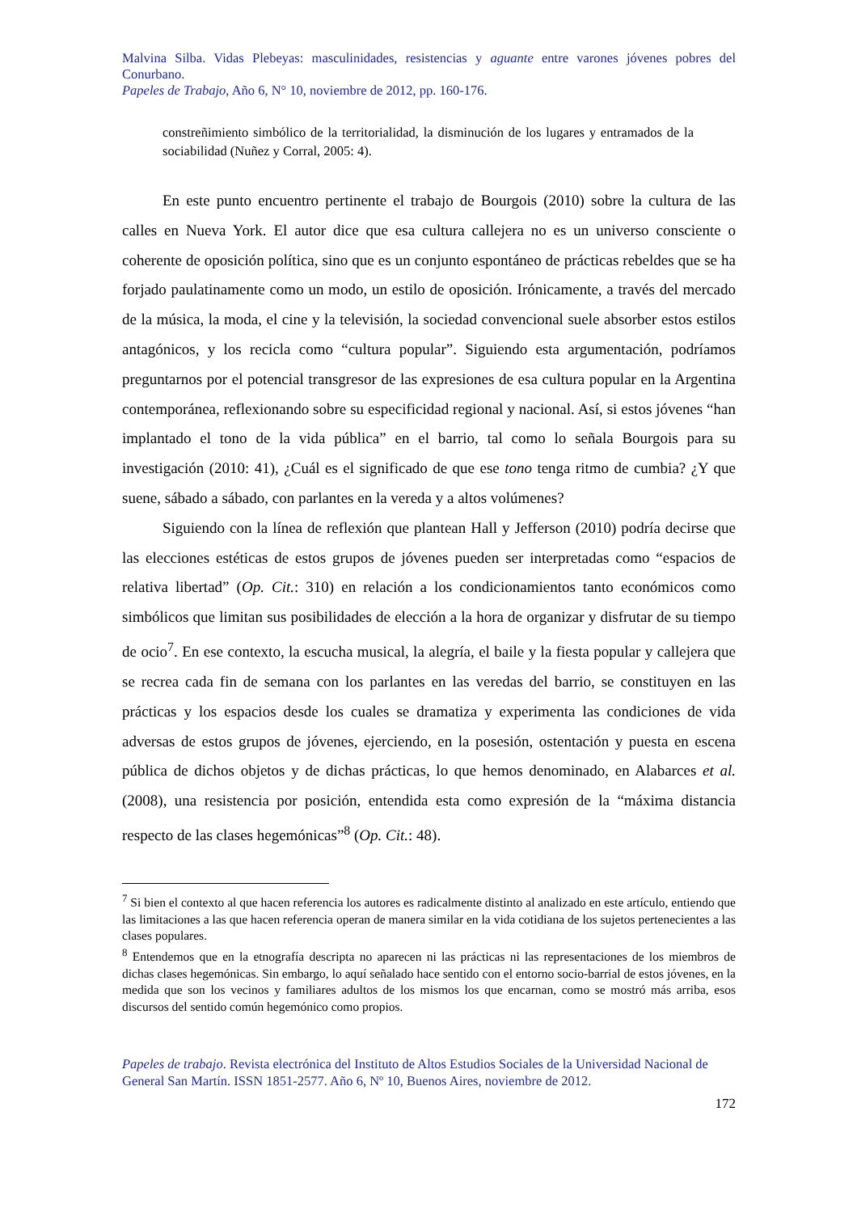Malvina Silba. Vidas Plebeyas: masculinidades, resistencias y aguante entre varones jóvenes pobres del Conurbano.
Papeles de Trabajo, Año 6, N° 10, noviembre de 2012, pp. 160-176.
constreñimiento simbólico de la territorialidad, la disminución de los lugares y entramados de la sociabilidad (Nuñez y Corral, 2005: 4).
En este punto encuentro pertinente el trabajo de Bourgois (2010) sobre la cultura de las calles en Nueva York. El autor dice que esa cultura callejera no es un universo consciente o coherente de oposición política, sino que es un conjunto espontáneo de prácticas rebeldes que se ha forjado paulatinamente como un modo, un estilo de oposición. Irónicamente, a través del mercado de la música, la moda, el cine y la televisión, la sociedad convencional suele absorber estos estilos antagónicos, y los recicla como “cultura popular”. Siguiendo esta argumentación, podríamos preguntarnos por el potencial transgresor de las expresiones de esa cultura popular en la Argentina contemporánea, reflexionando sobre su especificidad regional y nacional. Así, si estos jóvenes “han implantado el tono de la vida pública” en el barrio, tal como lo señala Bourgois para su investigación (2010: 41), ¿Cuál es el significado de que ese tono tenga ritmo de cumbia? ¿Y que suene, sábado a sábado, con parlantes en la vereda y a altos volúmenes?
Siguiendo con la línea de reflexión que plantean Hall y Jefferson (2010) podría decirse que las elecciones estéticas de estos grupos de jóvenes pueden ser interpretadas como “espacios de relativa libertad” (Op. Cit.: 310) en relación a los condicionamientos tanto económicos como simbólicos que limitan sus posibilidades de elección a la hora de organizar y disfrutar de su tiempo de ocio<sup>7</sup>. En ese contexto, la escucha musical, la alegría, el baile y la fiesta popular y callejera que se recrea cada fin de semana con los parlantes en las veredas del barrio, se constituyen en las prácticas y los espacios desde los cuales se dramatiza y experimenta las condiciones de vida adversas de estos grupos de jóvenes, ejerciendo, en la posesión, ostentación y puesta en escena pública de dichos objetos y de dichas prácticas, lo que hemos denominado, en Alabarces et al. (2008), una resistencia por posición, entendida esta como expresión de la “máxima distancia respecto de las clases hegemónicas”<sup>8</sup> (Op. Cit.: 48).
<sup>7</sup> Si bien el contexto al que hacen referencia los autores es radicalmente distinto al analizado en este artículo, entiendo que las limitaciones a las que hacen referencia operan de manera similar en la vida cotidiana de los sujetos pertenecientes a las clases populares.
<sup>8</sup> Entendemos que en la etnografía descripta no aparecen ni las prácticas ni las representaciones de los miembros de dichas clases hegemónicas. Sin embargo, lo aquí señalado hace sentido con el entorno socio-barrial de estos jóvenes, en la medida que son los vecinos y familiares adultos de los mismos los que encarnan, como se mostró más arriba, esos discursos del sentido común hegemónico como propios.
Papeles de trabajo. Revista electrónica del Instituto de Altos Estudios Sociales de la Universidad Nacional de General San Martín. ISSN 1851-2577. Año 6, Nº 10, Buenos Aires, noviembre de 2012.
172